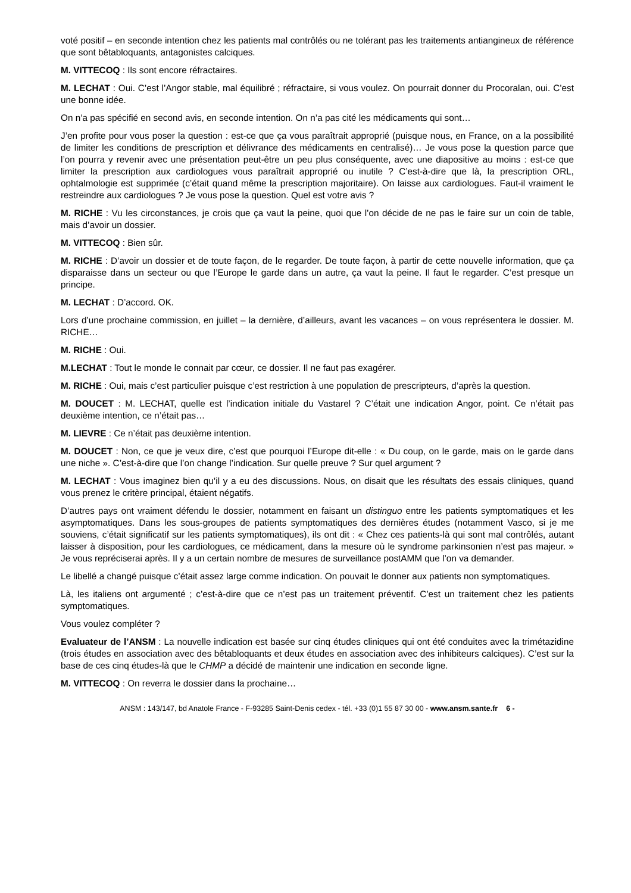voté positif – en seconde intention chez les patients mal contrôlés ou ne tolérant pas les traitements antiangineux de référence que sont bêtabloquants, antagonistes calciques.
M. VITTECOQ : Ils sont encore réfractaires.
M. LECHAT : Oui. C’est l’Angor stable, mal équilibré ; réfractaire, si vous voulez. On pourrait donner du Procoralan, oui. C’est une bonne idée.
On n’a pas spécifié en second avis, en seconde intention. On n’a pas cité les médicaments qui sont…
J’en profite pour vous poser la question : est-ce que ça vous paraîtrait approprié (puisque nous, en France, on a la possibilité de limiter les conditions de prescription et délivrance des médicaments en centralisé)… Je vous pose la question parce que l’on pourra y revenir avec une présentation peut-être un peu plus conséquente, avec une diapositive au moins : est-ce que limiter la prescription aux cardiologues vous paraîtrait approprié ou inutile ? C’est-à-dire que là, la prescription ORL, ophtalmologie est supprimée (c’était quand même la prescription majoritaire). On laisse aux cardiologues. Faut-il vraiment le restreindre aux cardiologues ? Je vous pose la question. Quel est votre avis ?
M. RICHE : Vu les circonstances, je crois que ça vaut la peine, quoi que l’on décide de ne pas le faire sur un coin de table, mais d’avoir un dossier.
M. VITTECOQ : Bien sûr.
M. RICHE : D’avoir un dossier et de toute façon, de le regarder. De toute façon, à partir de cette nouvelle information, que ça disparaisse dans un secteur ou que l’Europe le garde dans un autre, ça vaut la peine. Il faut le regarder. C’est presque un principe.
M. LECHAT : D’accord. OK.
Lors d’une prochaine commission, en juillet – la dernière, d’ailleurs, avant les vacances – on vous représentera le dossier. M. RICHE…
M. RICHE : Oui.
M.LECHAT : Tout le monde le connait par cœur, ce dossier. Il ne faut pas exagérer.
M. RICHE : Oui, mais c’est particulier puisque c’est restriction à une population de prescripteurs, d’après la question.
M. DOUCET : M. LECHAT, quelle est l’indication initiale du Vastarel ? C’était une indication Angor, point. Ce n’était pas deuxième intention, ce n’était pas…
M. LIEVRE : Ce n’était pas deuxième intention.
M. DOUCET : Non, ce que je veux dire, c’est que pourquoi l’Europe dit-elle : « Du coup, on le garde, mais on le garde dans une niche ». C’est-à-dire que l’on change l’indication. Sur quelle preuve ? Sur quel argument ?
M. LECHAT : Vous imaginez bien qu’il y a eu des discussions. Nous, on disait que les résultats des essais cliniques, quand vous prenez le critère principal, étaient négatifs.
D’autres pays ont vraiment défendu le dossier, notamment en faisant un distinguo entre les patients symptomatiques et les asymptomatiques. Dans les sous-groupes de patients symptomatiques des dernières études (notamment Vasco, si je me souviens, c’était significatif sur les patients symptomatiques), ils ont dit : « Chez ces patients-là qui sont mal contrôlés, autant laisser à disposition, pour les cardiologues, ce médicament, dans la mesure où le syndrome parkinsonien n’est pas majeur. » Je vous repréciserai après. Il y a un certain nombre de mesures de surveillance postAMM que l’on va demander.
Le libellé a changé puisque c’était assez large comme indication. On pouvait le donner aux patients non symptomatiques.
Là, les italiens ont argumenté ; c’est-à-dire que ce n’est pas un traitement préventif. C’est un traitement chez les patients symptomatiques.
Vous voulez compléter ?
Evaluateur de l’ANSM : La nouvelle indication est basée sur cinq études cliniques qui ont été conduites avec la trimétazidine (trois études en association avec des bêtabloquants et deux études en association avec des inhibiteurs calciques). C’est sur la base de ces cinq études-là que le CHMP a décidé de maintenir une indication en seconde ligne.
M. VITTECOQ : On reverra le dossier dans la prochaine…
ANSM : 143/147, bd Anatole France - F-93285 Saint-Denis cedex - tél. +33 (0)1 55 87 30 00 - www.ansm.sante.fr 6 -